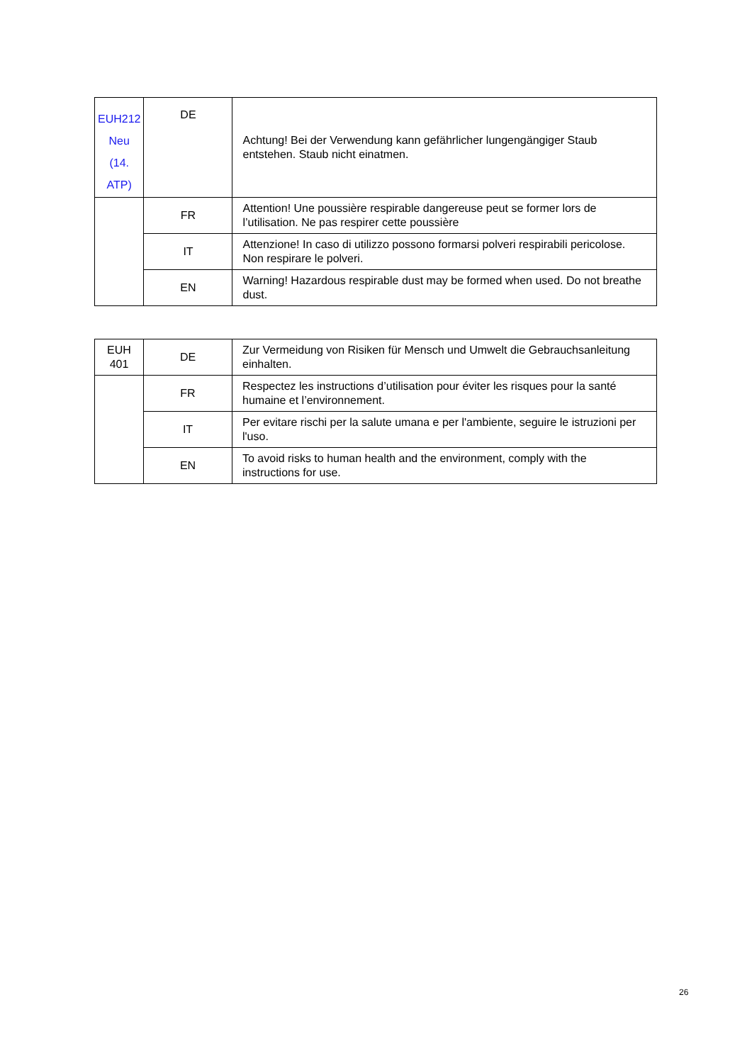| EUH212 Neu (14. ATP) | DE | Achtung! Bei der Verwendung kann gefährlicher lungengängiger Staub entstehen. Staub nicht einatmen. |
| | FR | Attention! Une poussière respirable dangereuse peut se former lors de l’utilisation. Ne pas respirer cette poussière |
| | IT | Attenzione! In caso di utilizzo possono formarsi polveri respirabili pe­ricolose. Non respirare le polveri. |
| | EN | Warning! Hazardous respirable dust may be formed when used. Do not breathe dust. |
| EUH 401 | DE | Zur Vermeidung von Risiken für Mensch und Umwelt die Gebrauchs­anleitung einhalten. |
| | FR | Respectez les instructions d’utilisation pour éviter les risques pour la santé humaine et l’environnement. |
| | IT | Per evitare rischi per la salute umana e per l'ambiente, seguire le istruzioni per l'uso. |
| | EN | To avoid risks to human health and the environment, comply with the instructions for use. |
26